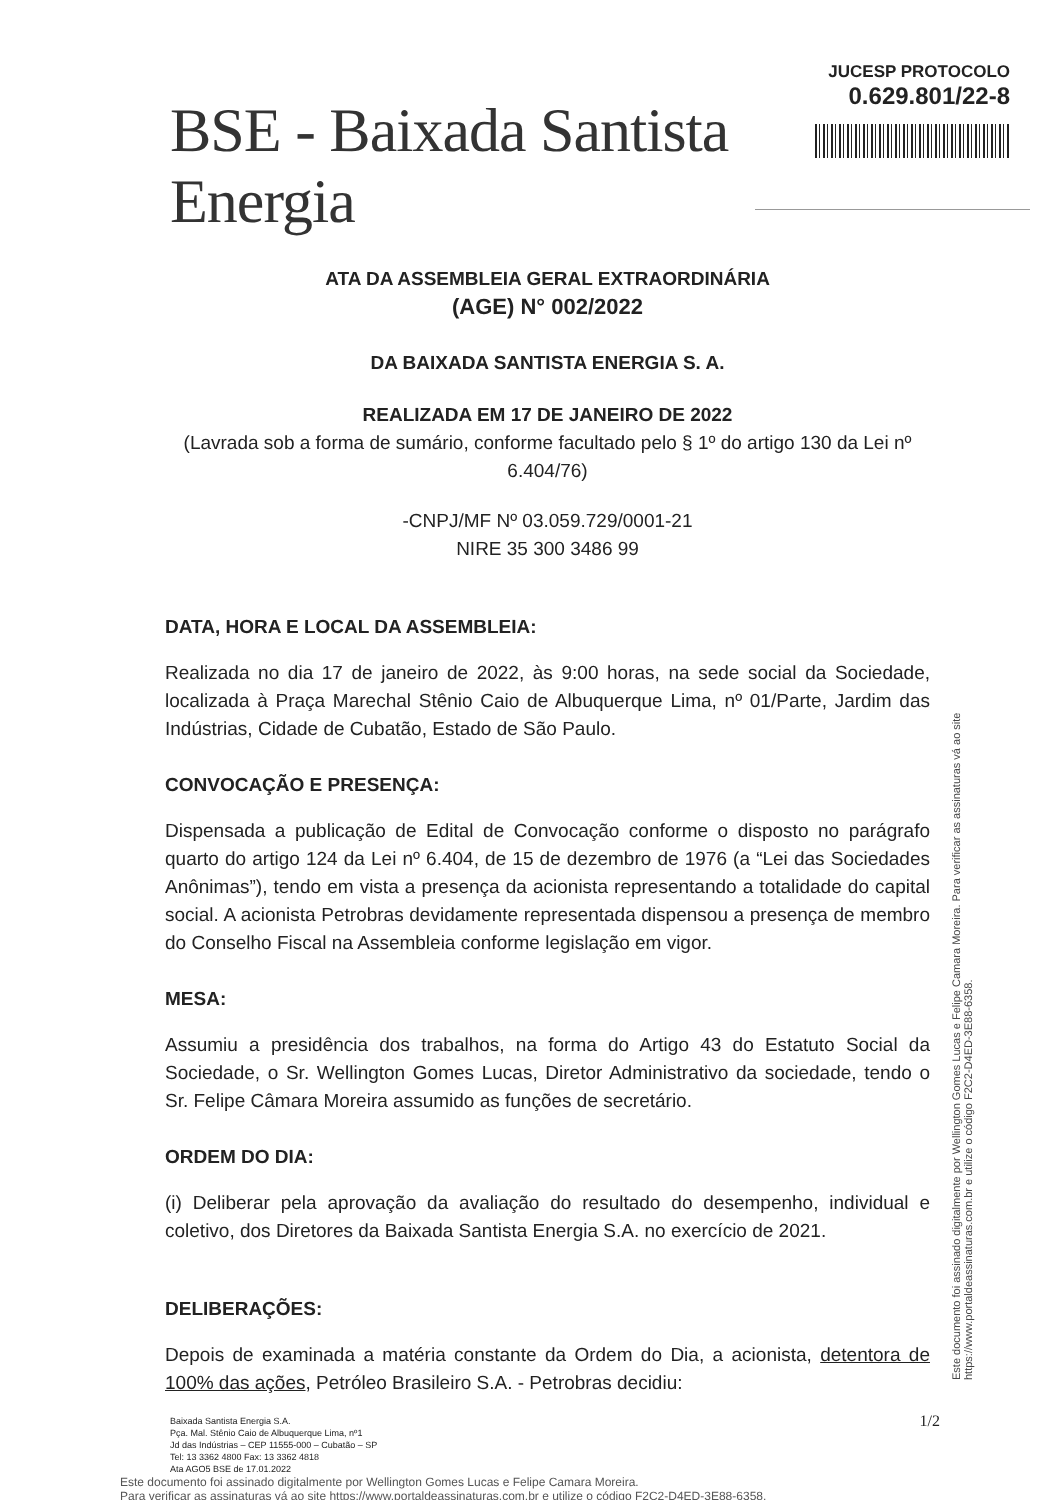BSE - Baixada Santista Energia
JUCESP PROTOCOLO
0.629.801/22-8
ATA DA ASSEMBLEIA GERAL EXTRAORDINÁRIA
(AGE) N° 002/2022
DA BAIXADA SANTISTA ENERGIA S. A.
REALIZADA EM 17 DE JANEIRO DE 2022
(Lavrada sob a forma de sumário, conforme facultado pelo § 1º do artigo 130 da Lei nº 6.404/76)
-CNPJ/MF Nº 03.059.729/0001-21
NIRE 35 300 3486 99
DATA, HORA E LOCAL DA ASSEMBLEIA:
Realizada no dia 17 de janeiro de 2022, às 9:00 horas, na sede social da Sociedade, localizada à Praça Marechal Stênio Caio de Albuquerque Lima, nº 01/Parte, Jardim das Indústrias, Cidade de Cubatão, Estado de São Paulo.
CONVOCAÇÃO E PRESENÇA:
Dispensada a publicação de Edital de Convocação conforme o disposto no parágrafo quarto do artigo 124 da Lei nº 6.404, de 15 de dezembro de 1976 (a “Lei das Sociedades Anônimas”), tendo em vista a presença da acionista representando a totalidade do capital social. A acionista Petrobras devidamente representada dispensou a presença de membro do Conselho Fiscal na Assembleia conforme legislação em vigor.
MESA:
Assumiu a presidência dos trabalhos, na forma do Artigo 43 do Estatuto Social da Sociedade, o Sr. Wellington Gomes Lucas, Diretor Administrativo da sociedade, tendo o Sr. Felipe Câmara Moreira assumido as funções de secretário.
ORDEM DO DIA:
(i) Deliberar pela aprovação da avaliação do resultado do desempenho, individual e coletivo, dos Diretores da Baixada Santista Energia S.A. no exercício de 2021.
DELIBERAÇÕES:
Depois de examinada a matéria constante da Ordem do Dia, a acionista, detentora de 100% das ações, Petróleo Brasileiro S.A. - Petrobras decidiu:
Baixada Santista Energia S.A.
Pça. Mal. Stênio Caio de Albuquerque Lima, nº1
Jd das Indústrias – CEP 11555-000 – Cubatão – SP
Tel: 13 3362 4800 Fax: 13 3362 4818
Ata AGO5 BSE de 17.01.2022
1/2
Este documento foi assinado digitalmente por Wellington Gomes Lucas e Felipe Camara Moreira.
Para verificar as assinaturas vá ao site https://www.portaldeassinaturas.com.br e utilize o código F2C2-D4ED-3E88-6358.
Este documento foi assinado digitalmente por Wellington Gomes Lucas e Felipe Camara Moreira. Para verificar as assinaturas vá ao site https://www.portaldeassinaturas.com.br e utilize o código F2C2-D4ED-3E88-6358.